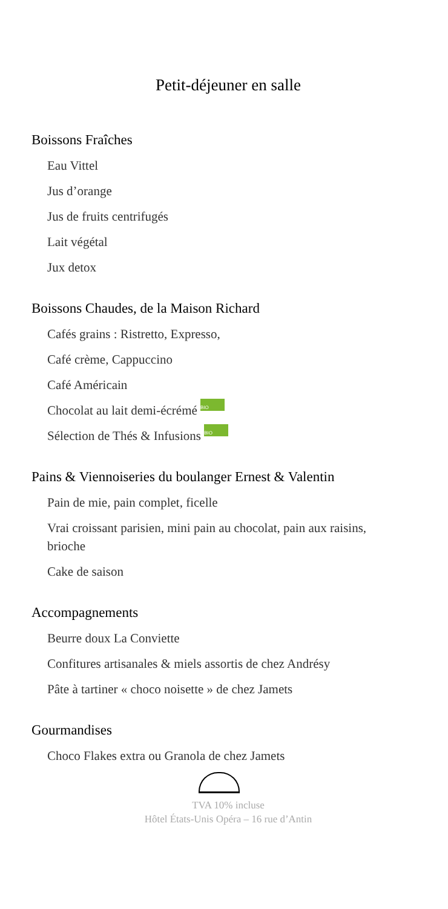Petit-déjeuner en salle
Boissons Fraîches
Eau Vittel
Jus d’orange
Jus de fruits centrifugés
Lait végétal
Jux detox
Boissons Chaudes, de la Maison Richard
Cafés grains : Ristretto, Expresso,
Café crème, Cappuccino
Café Américain
Chocolat au lait demi-écrémé BIO
Sélection de Thés & Infusions BIO
Pains & Viennoiseries du boulanger Ernest & Valentin
Pain de mie, pain complet, ficelle
Vrai croissant parisien, mini pain au chocolat, pain aux raisins, brioche
Cake de saison
Accompagnements
Beurre doux La Conviette
Confitures artisanales & miels assortis de chez Andrésy
Pâte à tartiner « choco noisette » de chez Jamets
Gourmandises
Choco Flakes extra ou Granola de chez Jamets
TVA 10% incluse
Hôtel États-Unis Opéra – 16 rue d’Antin